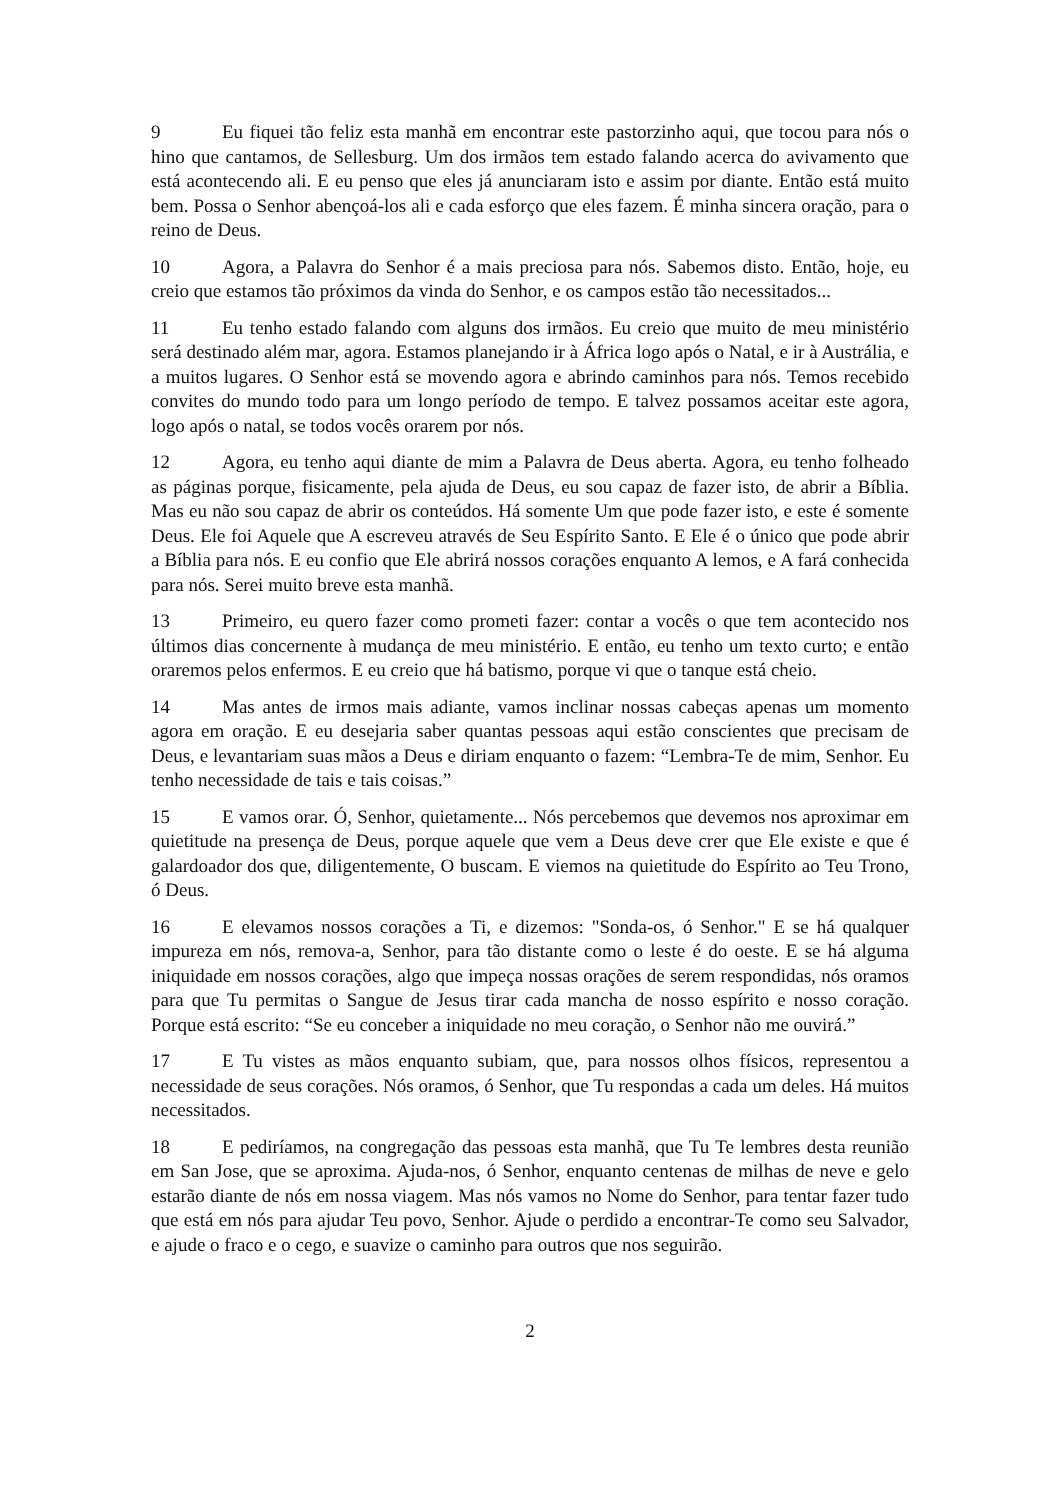9 Eu fiquei tão feliz esta manhã em encontrar este pastorzinho aqui, que tocou para nós o hino que cantamos, de Sellesburg. Um dos irmãos tem estado falando acerca do avivamento que está acontecendo ali. E eu penso que eles já anunciaram isto e assim por diante. Então está muito bem. Possa o Senhor abençoá-los ali e cada esforço que eles fazem. É minha sincera oração, para o reino de Deus.
10 Agora, a Palavra do Senhor é a mais preciosa para nós. Sabemos disto. Então, hoje, eu creio que estamos tão próximos da vinda do Senhor, e os campos estão tão necessitados...
11 Eu tenho estado falando com alguns dos irmãos. Eu creio que muito de meu ministério será destinado além mar, agora. Estamos planejando ir à África logo após o Natal, e ir à Austrália, e a muitos lugares. O Senhor está se movendo agora e abrindo caminhos para nós. Temos recebido convites do mundo todo para um longo período de tempo. E talvez possamos aceitar este agora, logo após o natal, se todos vocês orarem por nós.
12 Agora, eu tenho aqui diante de mim a Palavra de Deus aberta. Agora, eu tenho folheado as páginas porque, fisicamente, pela ajuda de Deus, eu sou capaz de fazer isto, de abrir a Bíblia. Mas eu não sou capaz de abrir os conteúdos. Há somente Um que pode fazer isto, e este é somente Deus. Ele foi Aquele que A escreveu através de Seu Espírito Santo. E Ele é o único que pode abrir a Bíblia para nós. E eu confio que Ele abrirá nossos corações enquanto A lemos, e A fará conhecida para nós. Serei muito breve esta manhã.
13 Primeiro, eu quero fazer como prometi fazer: contar a vocês o que tem acontecido nos últimos dias concernente à mudança de meu ministério. E então, eu tenho um texto curto; e então oraremos pelos enfermos. E eu creio que há batismo, porque vi que o tanque está cheio.
14 Mas antes de irmos mais adiante, vamos inclinar nossas cabeças apenas um momento agora em oração. E eu desejaria saber quantas pessoas aqui estão conscientes que precisam de Deus, e levantariam suas mãos a Deus e diriam enquanto o fazem: “Lembra-Te de mim, Senhor. Eu tenho necessidade de tais e tais coisas.”
15 E vamos orar. Ó, Senhor, quietamente... Nós percebemos que devemos nos aproximar em quietitude na presença de Deus, porque aquele que vem a Deus deve crer que Ele existe e que é galardoador dos que, diligentemente, O buscam. E viemos na quietitude do Espírito ao Teu Trono, ó Deus.
16 E elevamos nossos corações a Ti, e dizemos: "Sonda-os, ó Senhor." E se há qualquer impureza em nós, remova-a, Senhor, para tão distante como o leste é do oeste. E se há alguma iniquidade em nossos corações, algo que impeça nossas orações de serem respondidas, nós oramos para que Tu permitas o Sangue de Jesus tirar cada mancha de nosso espírito e nosso coração. Porque está escrito: “Se eu conceber a iniquidade no meu coração, o Senhor não me ouvirá.”
17 E Tu vistes as mãos enquanto subiam, que, para nossos olhos físicos, representou a necessidade de seus corações. Nós oramos, ó Senhor, que Tu respondas a cada um deles. Há muitos necessitados.
18 E pediríamos, na congregação das pessoas esta manhã, que Tu Te lembres desta reunião em San Jose, que se aproxima. Ajuda-nos, ó Senhor, enquanto centenas de milhas de neve e gelo estarão diante de nós em nossa viagem. Mas nós vamos no Nome do Senhor, para tentar fazer tudo que está em nós para ajudar Teu povo, Senhor. Ajude o perdido a encontrar-Te como seu Salvador, e ajude o fraco e o cego, e suavize o caminho para outros que nos seguirão.
2